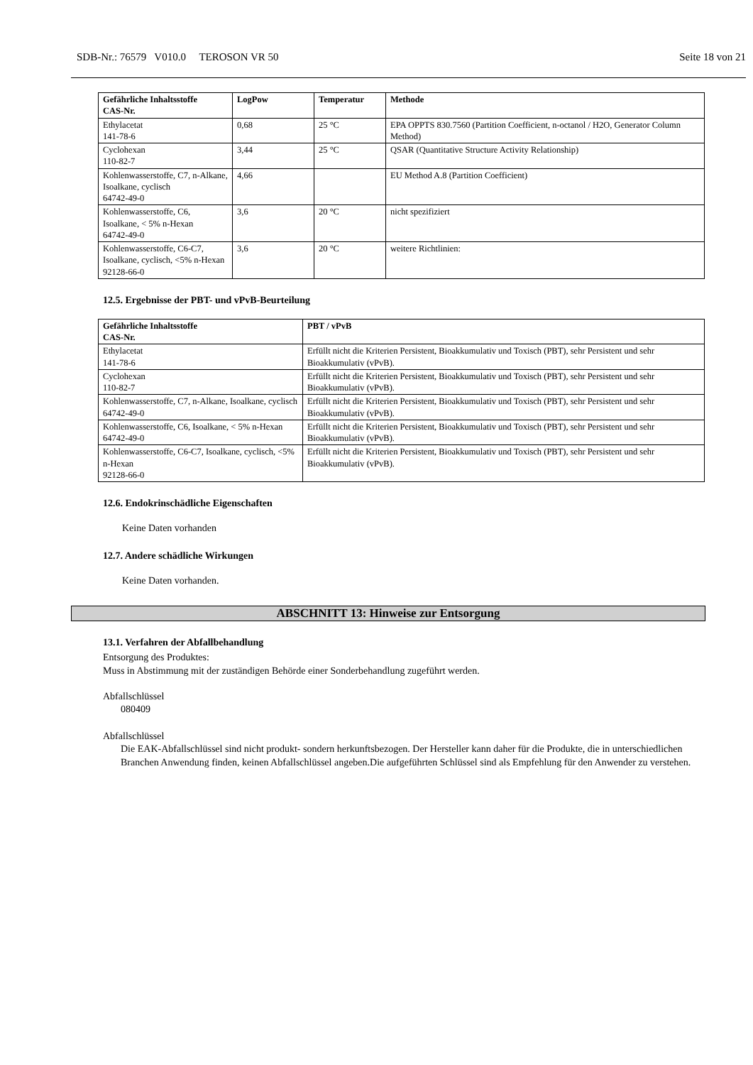SDB-Nr.: 76579 V010.0 TEROSON VR 50 Seite 18 von 21
| Gefährliche Inhaltsstoffe CAS-Nr. | LogPow | Temperatur | Methode |
| --- | --- | --- | --- |
| Ethylacetat 141-78-6 | 0,68 | 25 °C | EPA OPPTS 830.7560 (Partition Coefficient, n-octanol / H2O, Generator Column Method) |
| Cyclohexan 110-82-7 | 3,44 | 25 °C | QSAR (Quantitative Structure Activity Relationship) |
| Kohlenwasserstoffe, C7, n-Alkane, Isoalkane, cyclisch 64742-49-0 | 4,66 | | EU Method A.8 (Partition Coefficient) |
| Kohlenwasserstoffe, C6, Isoalkane, < 5% n-Hexan 64742-49-0 | 3,6 | 20 °C | nicht spezifiziert |
| Kohlenwasserstoffe, C6-C7, Isoalkane, cyclisch, <5% n-Hexan 92128-66-0 | 3,6 | 20 °C | weitere Richtlinien: |
12.5. Ergebnisse der PBT- und vPvB-Beurteilung
| Gefährliche Inhaltsstoffe CAS-Nr. | PBT / vPvB |
| --- | --- |
| Ethylacetat 141-78-6 | Erfüllt nicht die Kriterien Persistent, Bioakkumulativ und Toxisch (PBT), sehr Persistent und sehr Bioakkumulativ (vPvB). |
| Cyclohexan 110-82-7 | Erfüllt nicht die Kriterien Persistent, Bioakkumulativ und Toxisch (PBT), sehr Persistent und sehr Bioakkumulativ (vPvB). |
| Kohlenwasserstoffe, C7, n-Alkane, Isoalkane, cyclisch 64742-49-0 | Erfüllt nicht die Kriterien Persistent, Bioakkumulativ und Toxisch (PBT), sehr Persistent und sehr Bioakkumulativ (vPvB). |
| Kohlenwasserstoffe, C6, Isoalkane, < 5% n-Hexan 64742-49-0 | Erfüllt nicht die Kriterien Persistent, Bioakkumulativ und Toxisch (PBT), sehr Persistent und sehr Bioakkumulativ (vPvB). |
| Kohlenwasserstoffe, C6-C7, Isoalkane, cyclisch, <5% n-Hexan 92128-66-0 | Erfüllt nicht die Kriterien Persistent, Bioakkumulativ und Toxisch (PBT), sehr Persistent und sehr Bioakkumulativ (vPvB). |
12.6. Endokrinschädliche Eigenschaften
Keine Daten vorhanden
12.7. Andere schädliche Wirkungen
Keine Daten vorhanden.
ABSCHNITT 13: Hinweise zur Entsorgung
13.1. Verfahren der Abfallbehandlung
Entsorgung des Produktes:
Muss in Abstimmung mit der zuständigen Behörde einer Sonderbehandlung zugeführt werden.
Abfallschlüssel
080409
Abfallschlüssel
Die EAK-Abfallschlüssel sind nicht produkt- sondern herkunftsbezogen. Der Hersteller kann daher für die Produkte, die in unterschiedlichen Branchen Anwendung finden, keinen Abfallschlüssel angeben.Die aufgeführten Schlüssel sind als Empfehlung für den Anwender zu verstehen.